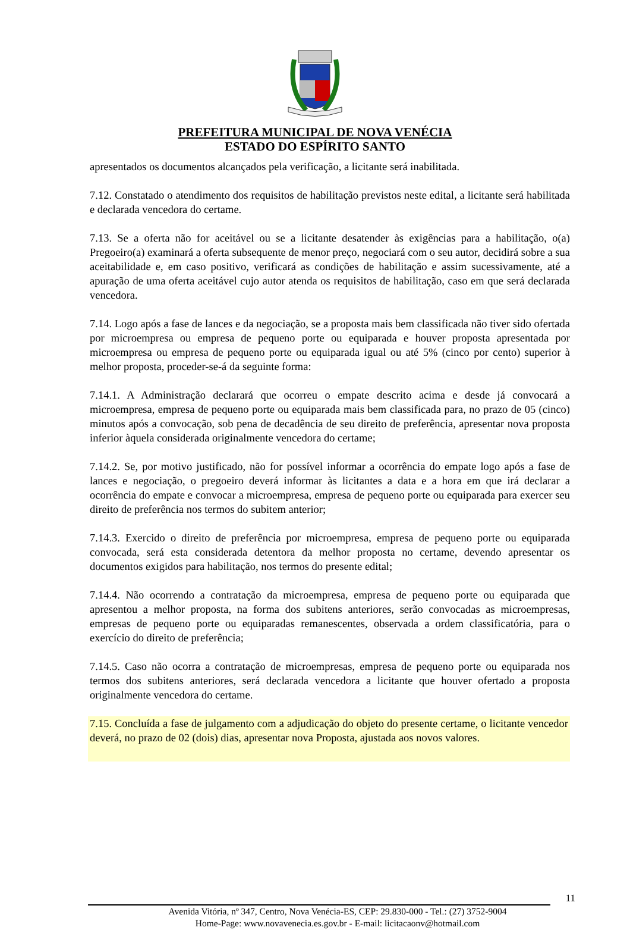PREFEITURA MUNICIPAL DE NOVA VENÉCIA
ESTADO DO ESPÍRITO SANTO
apresentados os documentos alcançados pela verificação, a licitante será inabilitada.
7.12. Constatado o atendimento dos requisitos de habilitação previstos neste edital, a licitante será habilitada e declarada vencedora do certame.
7.13. Se a oferta não for aceitável ou se a licitante desatender às exigências para a habilitação, o(a) Pregoeiro(a) examinará a oferta subsequente de menor preço, negociará com o seu autor, decidirá sobre a sua aceitabilidade e, em caso positivo, verificará as condições de habilitação e assim sucessivamente, até a apuração de uma oferta aceitável cujo autor atenda os requisitos de habilitação, caso em que será declarada vencedora.
7.14. Logo após a fase de lances e da negociação, se a proposta mais bem classificada não tiver sido ofertada por microempresa ou empresa de pequeno porte ou equiparada e houver proposta apresentada por microempresa ou empresa de pequeno porte ou equiparada igual ou até 5% (cinco por cento) superior à melhor proposta, proceder-se-á da seguinte forma:
7.14.1. A Administração declarará que ocorreu o empate descrito acima e desde já convocará a microempresa, empresa de pequeno porte ou equiparada mais bem classificada para, no prazo de 05 (cinco) minutos após a convocação, sob pena de decadência de seu direito de preferência, apresentar nova proposta inferior àquela considerada originalmente vencedora do certame;
7.14.2. Se, por motivo justificado, não for possível informar a ocorrência do empate logo após a fase de lances e negociação, o pregoeiro deverá informar às licitantes a data e a hora em que irá declarar a ocorrência do empate e convocar a microempresa, empresa de pequeno porte ou equiparada para exercer seu direito de preferência nos termos do subitem anterior;
7.14.3. Exercido o direito de preferência por microempresa, empresa de pequeno porte ou equiparada convocada, será esta considerada detentora da melhor proposta no certame, devendo apresentar os documentos exigidos para habilitação, nos termos do presente edital;
7.14.4. Não ocorrendo a contratação da microempresa, empresa de pequeno porte ou equiparada que apresentou a melhor proposta, na forma dos subitens anteriores, serão convocadas as microempresas, empresas de pequeno porte ou equiparadas remanescentes, observada a ordem classificatória, para o exercício do direito de preferência;
7.14.5. Caso não ocorra a contratação de microempresas, empresa de pequeno porte ou equiparada nos termos dos subitens anteriores, será declarada vencedora a licitante que houver ofertado a proposta originalmente vencedora do certame.
7.15. Concluída a fase de julgamento com a adjudicação do objeto do presente certame, o licitante vencedor deverá, no prazo de 02 (dois) dias, apresentar nova Proposta, ajustada aos novos valores.
11
Avenida Vitória, nº 347, Centro, Nova Venécia-ES, CEP: 29.830-000 - Tel.: (27) 3752-9004
Home-Page: www.novavenecia.es.gov.br - E-mail: licitacaonv@hotmail.com